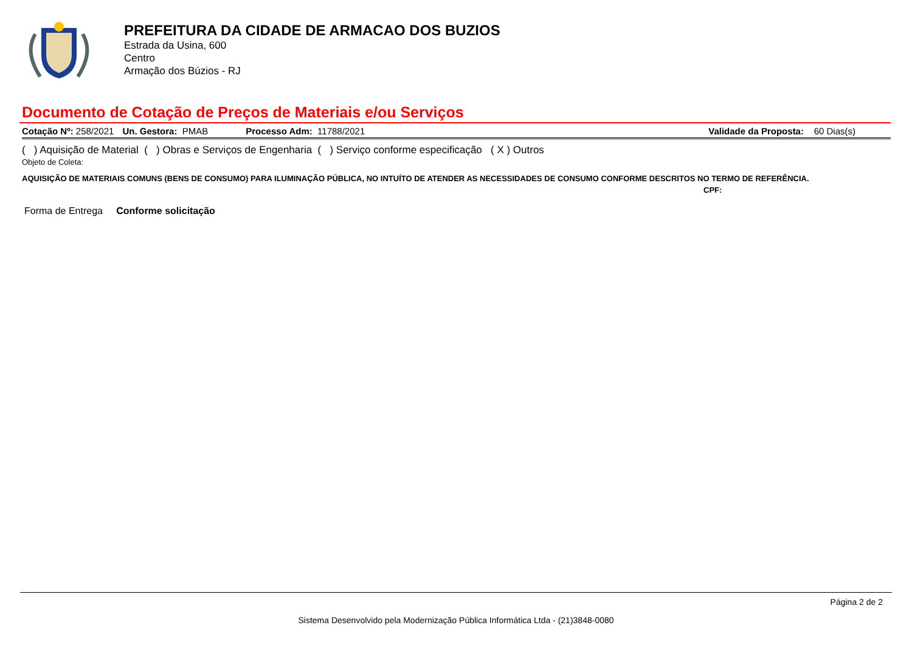PREFEITURA DA CIDADE DE ARMACAO DOS BUZIOS
Estrada da Usina, 600
Centro
Armação dos Búzios - RJ
Documento de Cotação de Preços de Materiais e/ou Serviços
Cotação Nº: 258/2021 Un. Gestora: PMAB Processo Adm: 11788/2021 Validade da Proposta: 60 Dias(s)
( ) Aquisição de Material ( ) Obras e Serviços de Engenharia ( ) Serviço conforme especificação ( X ) Outros
Objeto de Coleta:
AQUISIÇÃO DE MATERIAIS COMUNS (BENS DE CONSUMO) PARA ILUMINAÇÃO PÚBLICA, NO INTUÍTO DE ATENDER AS NECESSIDADES DE CONSUMO CONFORME DESCRITOS NO TERMO DE REFERÊNCIA.
CPF:
Forma de Entrega Conforme solicitação
Página 2 de 2
Sistema Desenvolvido pela Modernização Pública Informática Ltda - (21)3848-0080